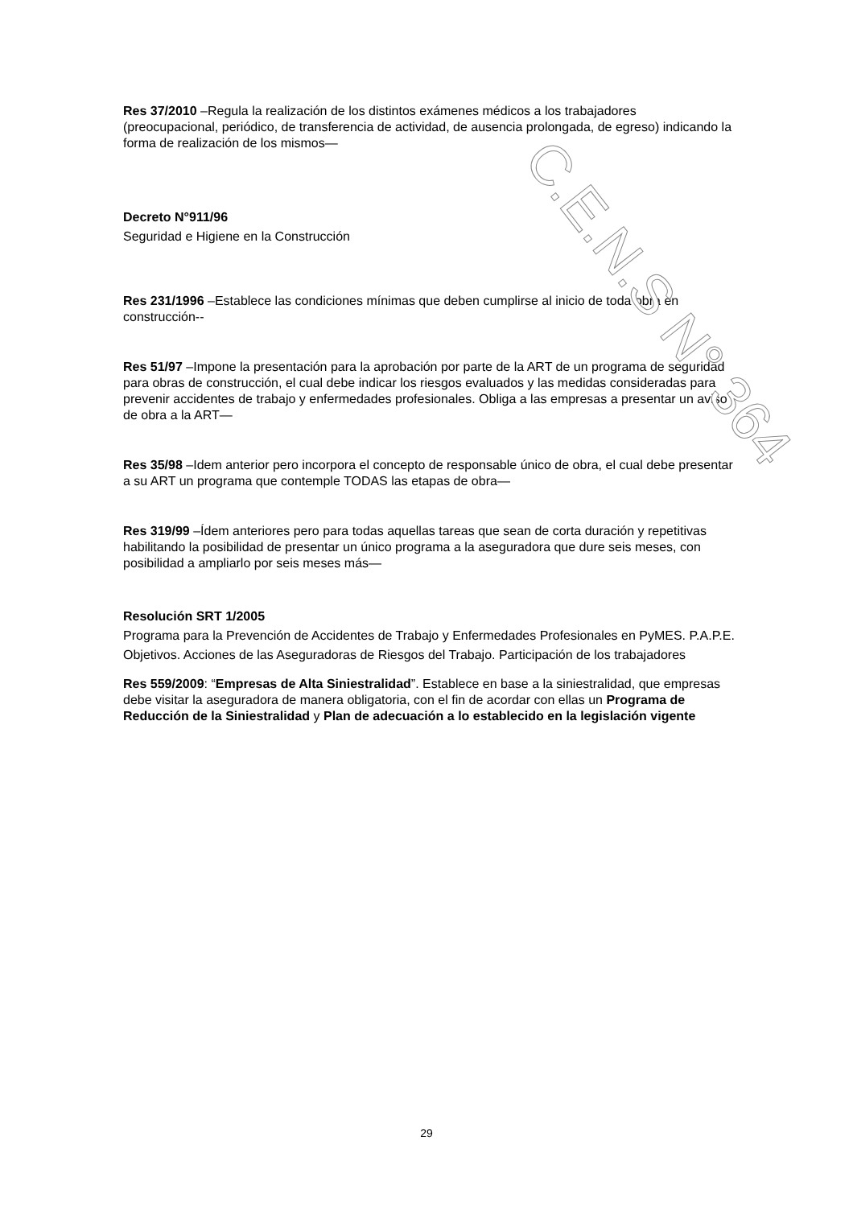Res 37/2010 –Regula la realización de los distintos exámenes médicos a los trabajadores (preocupacional, periódico, de transferencia de actividad, de ausencia prolongada, de egreso) indicando la forma de realización de los mismos—
Decreto N°911/96
Seguridad e Higiene en la Construcción
Res 231/1996 –Establece las condiciones mínimas que deben cumplirse al inicio de toda obra en construcción--
Res 51/97 –Impone la presentación para la aprobación por parte de la ART de un programa de seguridad para obras de construcción, el cual debe indicar los riesgos evaluados y las medidas consideradas para prevenir accidentes de trabajo y enfermedades profesionales. Obliga a las empresas a presentar un aviso de obra a la ART—
Res 35/98 –Idem anterior pero incorpora el concepto de responsable único de obra, el cual debe presentar a su ART un programa que contemple TODAS las etapas de obra—
Res 319/99 –Ídem anteriores pero para todas aquellas tareas que sean de corta duración y repetitivas habilitando la posibilidad de presentar un único programa a la aseguradora que dure seis meses, con posibilidad a ampliarlo por seis meses más—
Resolución SRT 1/2005
Programa para la Prevención de Accidentes de Trabajo y Enfermedades Profesionales en PyMES. P.A.P.E.
Objetivos. Acciones de las Aseguradoras de Riesgos del Trabajo. Participación de los trabajadores
Res 559/2009: “Empresas de Alta Siniestralidad”. Establece en base a la siniestralidad, que empresas debe visitar la aseguradora de manera obligatoria, con el fin de acordar con ellas un Programa de Reducción de la Siniestralidad y Plan de adecuación a lo establecido en la legislación vigente
C.E.N.S N° 364
29